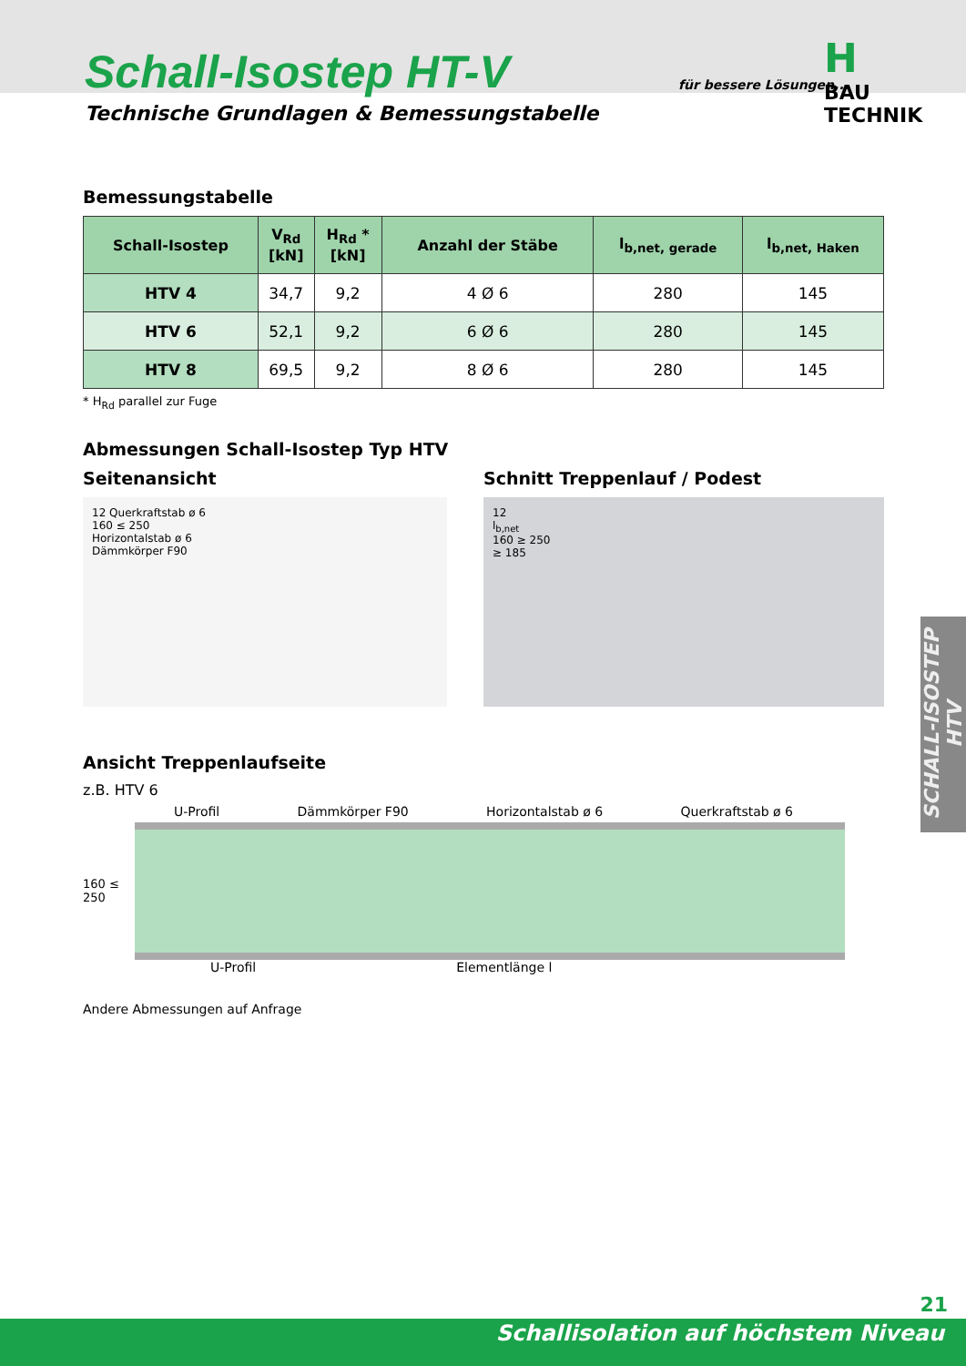Schall-Isostep HT-V
Technische Grundlagen & Bemessungstabelle
für bessere Lösungen...
H
BAU TECHNIK
Bemessungstabelle
| Schall-Isostep | V<sub>Rd</sub> [kN] | H<sub>Rd</sub> * [kN] | Anzahl der Stäbe | l<sub>b,net, gerade</sub> | l<sub>b,net, Haken</sub> |
| --- | --- | --- | --- | --- | --- |
| HTV 4 | 34,7 | 9,2 | 4 Ø 6 | 280 | 145 |
| HTV 6 | 52,1 | 9,2 | 6 Ø 6 | 280 | 145 |
| HTV 8 | 69,5 | 9,2 | 8 Ø 6 | 280 | 145 |
* H<sub>Rd</sub> parallel zur Fuge
Abmessungen Schall-Isostep Typ HTV
Seitenansicht
12 Querkraftstab ø 6
160 ≤ 250
Horizontalstab ø 6
Dämmkörper F90
Schnitt Treppenlauf / Podest
12
l<sub>b,net</sub>
160 ≥ 250
≥ 185
Ansicht Treppenlaufseite
z.B. HTV 6
U-Profil Dämmkörper F90 Horizontalstab ø 6 Querkraftstab ø 6
160 ≤ 250
U-Profil Elementlänge l
Andere Abmessungen auf Anfrage
SCHALL-ISOSTEP HTV
21
Schallisolation auf höchstem Niveau